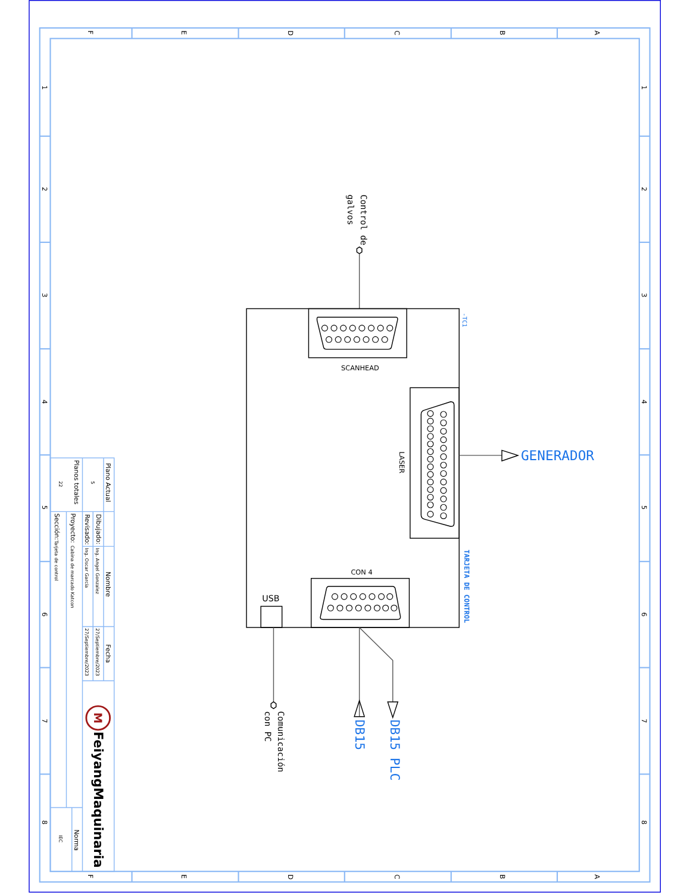F
E
D
C
B
A
F
E
D
C
B
A
1
2
3
4
5
6
7
8
1
2
3
4
5
6
7
8
Control de
galvos
-TC1
SCANHEAD
LASER
GENERADOR
TARJETA DE CONTROL
CON 4
USB
DB15
DB15 PLC
Comunicación
con PC
Plano Actual
5
Planos totales
22
Dibujado:
Ing. Angel Gonzalez
Revisado:
Ing. Oscar García
Nombre
Fecha
27/Septiembre/2023
27/Septiembre/2023
Proyecto:
Cabina de marcado Katcon
Sección:
Tarjeta de control
Norma
IEC
M
FeiyangMaquinaria